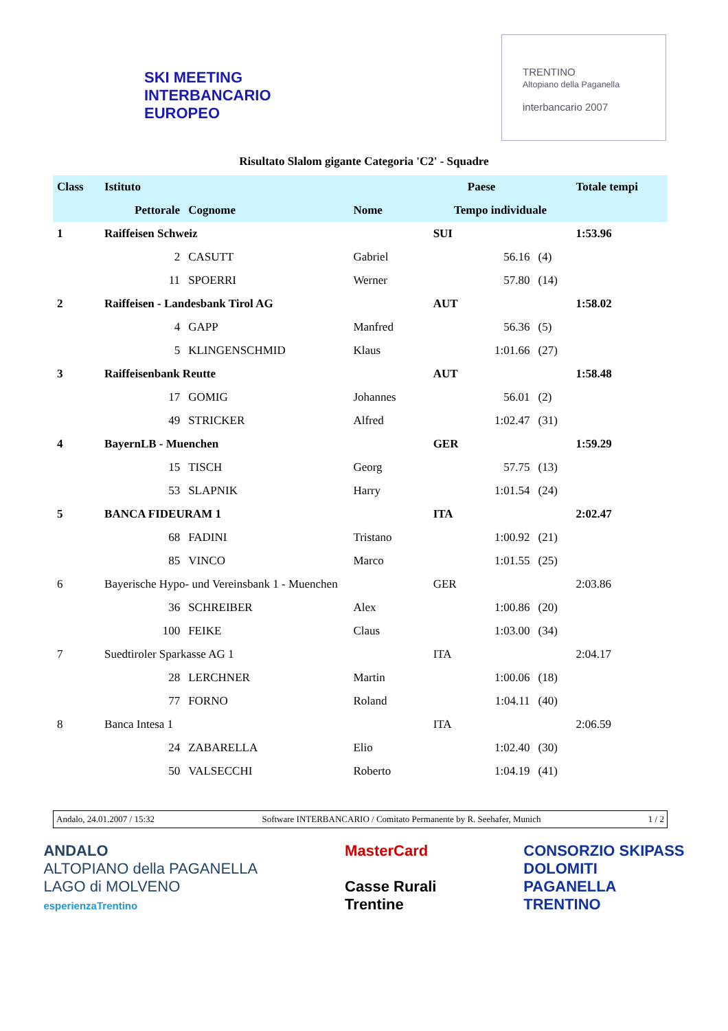SKI MEETING
INTERBANCARIO EUROPEO
TRENTINO
Altopiano della Paganella
interbancario 2007
Risultato Slalom gigante Categoria 'C2' - Squadre
| Class | Istituto | | | Paese | | | Totale tempi |
| | Pettorale | Cognome | Nome | Tempo individuale | | | |
| 1 | Raiffeisen Schweiz | | | SUI | | | 1:53.96 |
| | 2 | CASUTT | Gabriel | | 56.16 | (4) | |
| | 11 | SPOERRI | Werner | | 57.80 | (14) | |
| 2 | Raiffeisen - Landesbank Tirol AG | | | AUT | | | 1:58.02 |
| | 4 | GAPP | Manfred | | 56.36 | (5) | |
| | 5 | KLINGENSCHMID | Klaus | | 1:01.66 | (27) | |
| 3 | Raiffeisenbank Reutte | | | AUT | | | 1:58.48 |
| | 17 | GOMIG | Johannes | | 56.01 | (2) | |
| | 49 | STRICKER | Alfred | | 1:02.47 | (31) | |
| 4 | BayernLB - Muenchen | | | GER | | | 1:59.29 |
| | 15 | TISCH | Georg | | 57.75 | (13) | |
| | 53 | SLAPNIK | Harry | | 1:01.54 | (24) | |
| 5 | BANCA FIDEURAM 1 | | | ITA | | | 2:02.47 |
| | 68 | FADINI | Tristano | | 1:00.92 | (21) | |
| | 85 | VINCO | Marco | | 1:01.55 | (25) | |
| 6 | Bayerische Hypo- und Vereinsbank 1 - Muenchen | | | GER | | | 2:03.86 |
| | 36 | SCHREIBER | Alex | | 1:00.86 | (20) | |
| | 100 | FEIKE | Claus | | 1:03.00 | (34) | |
| 7 | Suedtiroler Sparkasse AG 1 | | | ITA | | | 2:04.17 |
| | 28 | LERCHNER | Martin | | 1:00.06 | (18) | |
| | 77 | FORNO | Roland | | 1:04.11 | (40) | |
| 8 | Banca Intesa 1 | | | ITA | | | 2:06.59 |
| | 24 | ZABARELLA | Elio | | 1:02.40 | (30) | |
| | 50 | VALSECCHI | Roberto | | 1:04.19 | (41) | |
Andalo, 24.01.2007 / 15:32 Software INTERBANCARIO / Comitato Permanente by R. Seehafer, Munich 1 / 2
ANDALO
ALTOPIANO della PAGANELLA
LAGO di MOLVENO
esperienzaTrentino
MasterCard
Casse Rurali
Trentine
CONSORZIO SKIPASS
DOLOMITI
PAGANELLA
TRENTINO